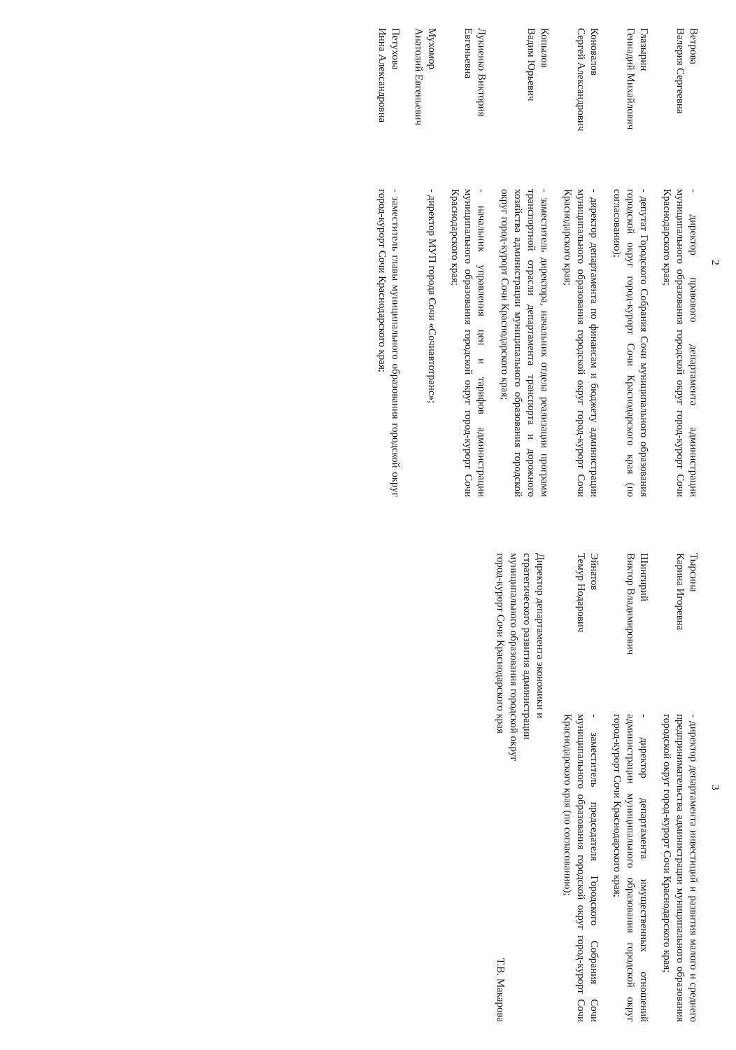2
Ветрова
Валерия Сергеевна
- директор правового департамента администрации муниципального образования городской округ город-курорт Сочи Краснодарского края;
Глазырин
Геннадий Михайлович
- депутат Городского Собрания Сочи муниципального образования городской округ город-курорт Сочи Краснодарского края (по согласованию);
Коновалов
Сергей Александрович
- директор департамента по финансам и бюджету администрации муниципального образования городской округ город-курорт Сочи Краснодарского края;
Копылов
Вадим Юрьевич
- заместитель директора, начальник отдела реализации программ транспортной отрасли департамента транспорта и дорожного хозяйства администрации муниципального образования городской округ город-курорт Сочи Краснодарского края;
Лукиенко Виктория
Евгеньевна
- начальник управления цен и тарифов администрации муниципального образования городской округ город-курорт Сочи Краснодарского края;
Мухомор
Анатолий Евгеньевич
- директор МУП города Сочи «Сочиавтотранс»;
Петухова
Инна Александровна
- заместитель главы муниципального образования городской округ город-курорт Сочи Краснодарского края;
3
Тырсина
Карина Игоревна
- директор департамента инвестиций и развития малого и среднего предпринимательства администрации муниципального образования городской округ город-курорт Сочи Краснодарского края;
Шингирий
Виктор Владимирович
- директор департамента имущественных отношений администрации муниципального образования городской округ город-курорт Сочи Краснодарского края;
Эйнатов
Темур Нодарович
- заместитель председателя Городского Собрания Сочи муниципального образования городской округ город-курорт Сочи Краснодарского края (по согласованию);
Директор департамента экономики и
стратегического развития администрации
муниципального образования городской округ
город-курорт Сочи Краснодарского края
Т.В. Макарова